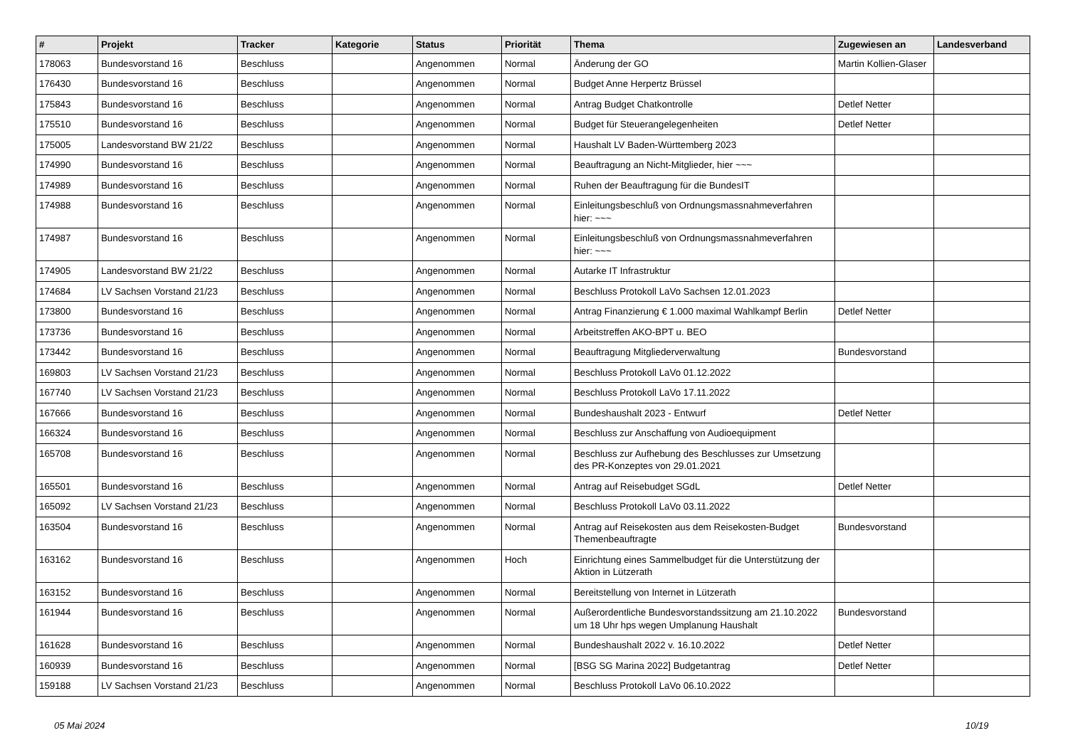| # | Projekt | Tracker | Kategorie | Status | Priorität | Thema | Zugewiesen an | Landesverband |
| --- | --- | --- | --- | --- | --- | --- | --- | --- |
| 178063 | Bundesvorstand 16 | Beschluss | | Angenommen | Normal | Änderung der GO | Martin Kollien-Glaser | |
| 176430 | Bundesvorstand 16 | Beschluss | | Angenommen | Normal | Budget Anne Herpertz Brüssel | | |
| 175843 | Bundesvorstand 16 | Beschluss | | Angenommen | Normal | Antrag Budget Chatkontrolle | Detlef Netter | |
| 175510 | Bundesvorstand 16 | Beschluss | | Angenommen | Normal | Budget für Steuerangelegenheiten | Detlef Netter | |
| 175005 | Landesvorstand BW 21/22 | Beschluss | | Angenommen | Normal | Haushalt LV Baden-Württemberg 2023 | | |
| 174990 | Bundesvorstand 16 | Beschluss | | Angenommen | Normal | Beauftragung an Nicht-Mitglieder, hier ~~~ | | |
| 174989 | Bundesvorstand 16 | Beschluss | | Angenommen | Normal | Ruhen der Beauftragung für die BundesIT | | |
| 174988 | Bundesvorstand 16 | Beschluss | | Angenommen | Normal | Einleitungsbeschluß von Ordnungsmassnahmeverfahren hier: ~~~ | | |
| 174987 | Bundesvorstand 16 | Beschluss | | Angenommen | Normal | Einleitungsbeschluß von Ordnungsmassnahmeverfahren hier: ~~~ | | |
| 174905 | Landesvorstand BW 21/22 | Beschluss | | Angenommen | Normal | Autarke IT Infrastruktur | | |
| 174684 | LV Sachsen Vorstand 21/23 | Beschluss | | Angenommen | Normal | Beschluss Protokoll LaVo Sachsen 12.01.2023 | | |
| 173800 | Bundesvorstand 16 | Beschluss | | Angenommen | Normal | Antrag Finanzierung € 1.000 maximal Wahlkampf Berlin | Detlef Netter | |
| 173736 | Bundesvorstand 16 | Beschluss | | Angenommen | Normal | Arbeitstreffen AKO-BPT u. BEO | | |
| 173442 | Bundesvorstand 16 | Beschluss | | Angenommen | Normal | Beauftragung Mitgliederverwaltung | Bundesvorstand | |
| 169803 | LV Sachsen Vorstand 21/23 | Beschluss | | Angenommen | Normal | Beschluss Protokoll LaVo 01.12.2022 | | |
| 167740 | LV Sachsen Vorstand 21/23 | Beschluss | | Angenommen | Normal | Beschluss Protokoll LaVo 17.11.2022 | | |
| 167666 | Bundesvorstand 16 | Beschluss | | Angenommen | Normal | Bundeshaushalt 2023 - Entwurf | Detlef Netter | |
| 166324 | Bundesvorstand 16 | Beschluss | | Angenommen | Normal | Beschluss zur Anschaffung von Audioequipment | | |
| 165708 | Bundesvorstand 16 | Beschluss | | Angenommen | Normal | Beschluss zur Aufhebung des Beschlusses zur Umsetzung des PR-Konzeptes von 29.01.2021 | | |
| 165501 | Bundesvorstand 16 | Beschluss | | Angenommen | Normal | Antrag auf Reisebudget SGdL | Detlef Netter | |
| 165092 | LV Sachsen Vorstand 21/23 | Beschluss | | Angenommen | Normal | Beschluss Protokoll LaVo 03.11.2022 | | |
| 163504 | Bundesvorstand 16 | Beschluss | | Angenommen | Normal | Antrag auf Reisekosten aus dem Reisekosten-Budget Themenbeauftragte | Bundesvorstand | |
| 163162 | Bundesvorstand 16 | Beschluss | | Angenommen | Hoch | Einrichtung eines Sammelbudget für die Unterstützung der Aktion in Lützerath | | |
| 163152 | Bundesvorstand 16 | Beschluss | | Angenommen | Normal | Bereitstellung von Internet in Lützerath | | |
| 161944 | Bundesvorstand 16 | Beschluss | | Angenommen | Normal | Außerordentliche Bundesvorstandssitzung am 21.10.2022 um 18 Uhr hps wegen Umplanung Haushalt | Bundesvorstand | |
| 161628 | Bundesvorstand 16 | Beschluss | | Angenommen | Normal | Bundeshaushalt 2022 v. 16.10.2022 | Detlef Netter | |
| 160939 | Bundesvorstand 16 | Beschluss | | Angenommen | Normal | [BSG SG Marina 2022] Budgetantrag | Detlef Netter | |
| 159188 | LV Sachsen Vorstand 21/23 | Beschluss | | Angenommen | Normal | Beschluss Protokoll LaVo 06.10.2022 | | |
05 Mai 2024 10/19